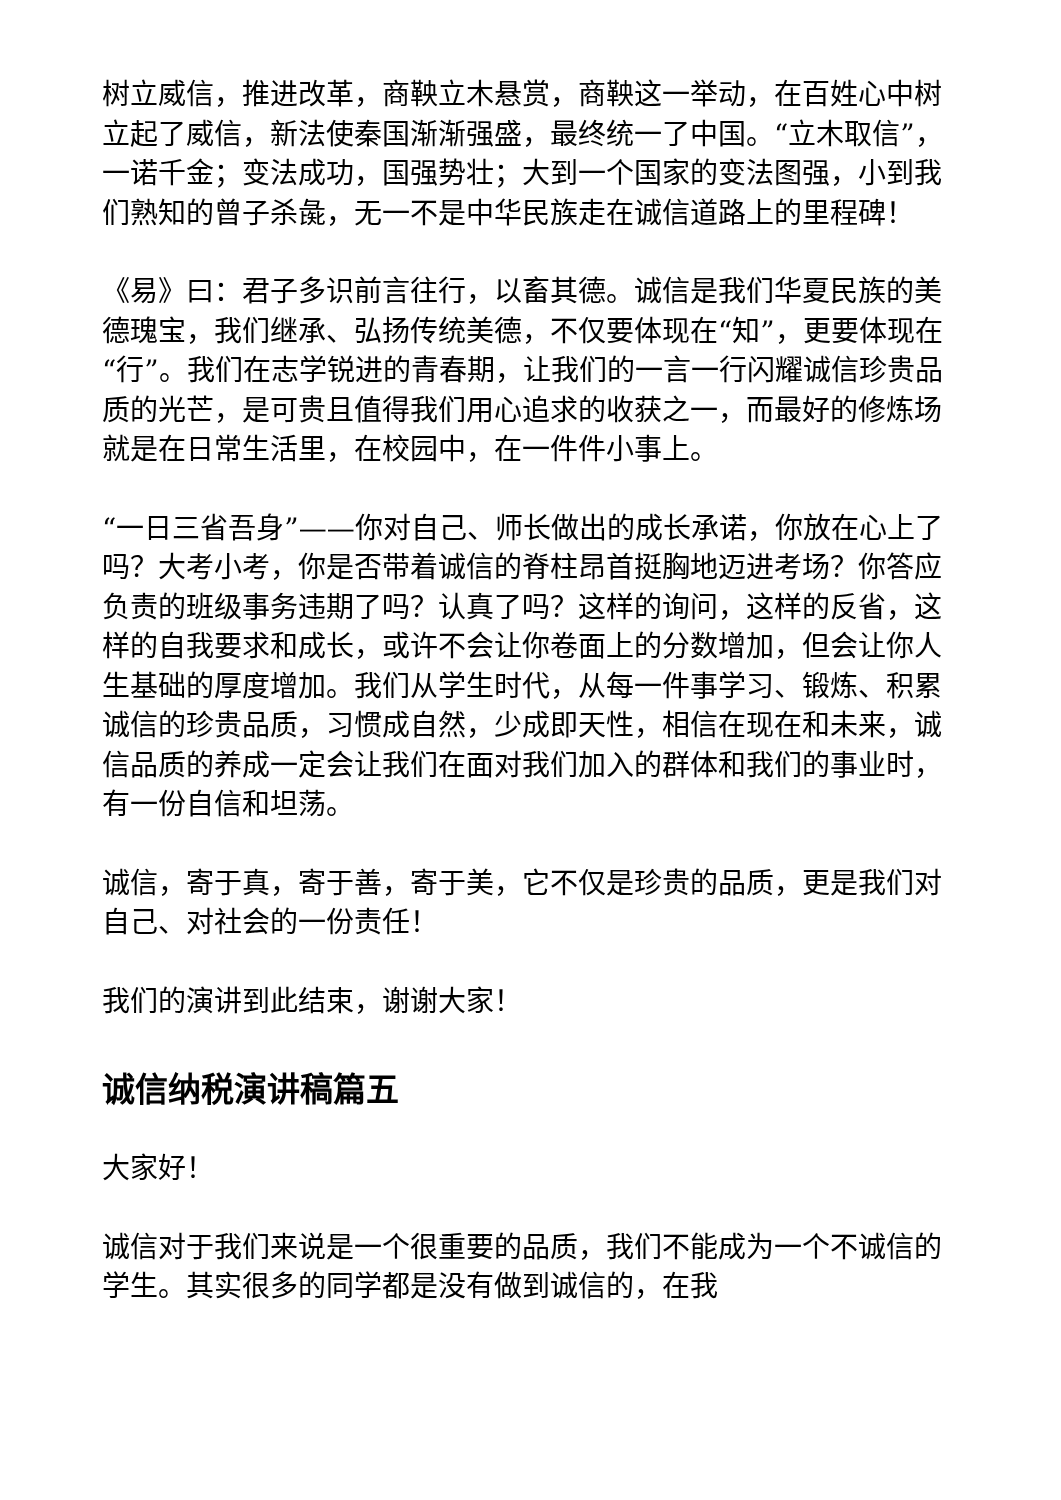树立威信，推进改革，商鞅立木悬赏，商鞅这一举动，在百姓心中树立起了威信，新法使秦国渐渐强盛，最终统一了中国。“立木取信”，一诺千金；变法成功，国强势壮；大到一个国家的变法图强，小到我们熟知的曾子杀彘，无一不是中华民族走在诚信道路上的里程碑！
《易》曰：君子多识前言往行，以畜其德。诚信是我们华夏民族的美德瑰宝，我们继承、弘扬传统美德，不仅要体现在“知”，更要体现在“行”。我们在志学锐进的青春期，让我们的一言一行闪耀诚信珍贵品质的光芒，是可贵且值得我们用心追求的收获之一，而最好的修炼场就是在日常生活里，在校园中，在一件件小事上。
“一日三省吾身”——你对自己、师长做出的成长承诺，你放在心上了吗？大考小考，你是否带着诚信的脊柱昂首挺胸地迈进考场？你答应负责的班级事务违期了吗？认真了吗？这样的询问，这样的反省，这样的自我要求和成长，或许不会让你卷面上的分数增加，但会让你人生基础的厚度增加。我们从学生时代，从每一件事学习、锻炼、积累诚信的珍贵品质，习惯成自然，少成即天性，相信在现在和未来，诚信品质的养成一定会让我们在面对我们加入的群体和我们的事业时，有一份自信和坦荡。
诚信，寄于真，寄于善，寄于美，它不仅是珍贵的品质，更是我们对自己、对社会的一份责任！
我们的演讲到此结束，谢谢大家！
诚信纳税演讲稿篇五
大家好！
诚信对于我们来说是一个很重要的品质，我们不能成为一个不诚信的学生。其实很多的同学都是没有做到诚信的，在我